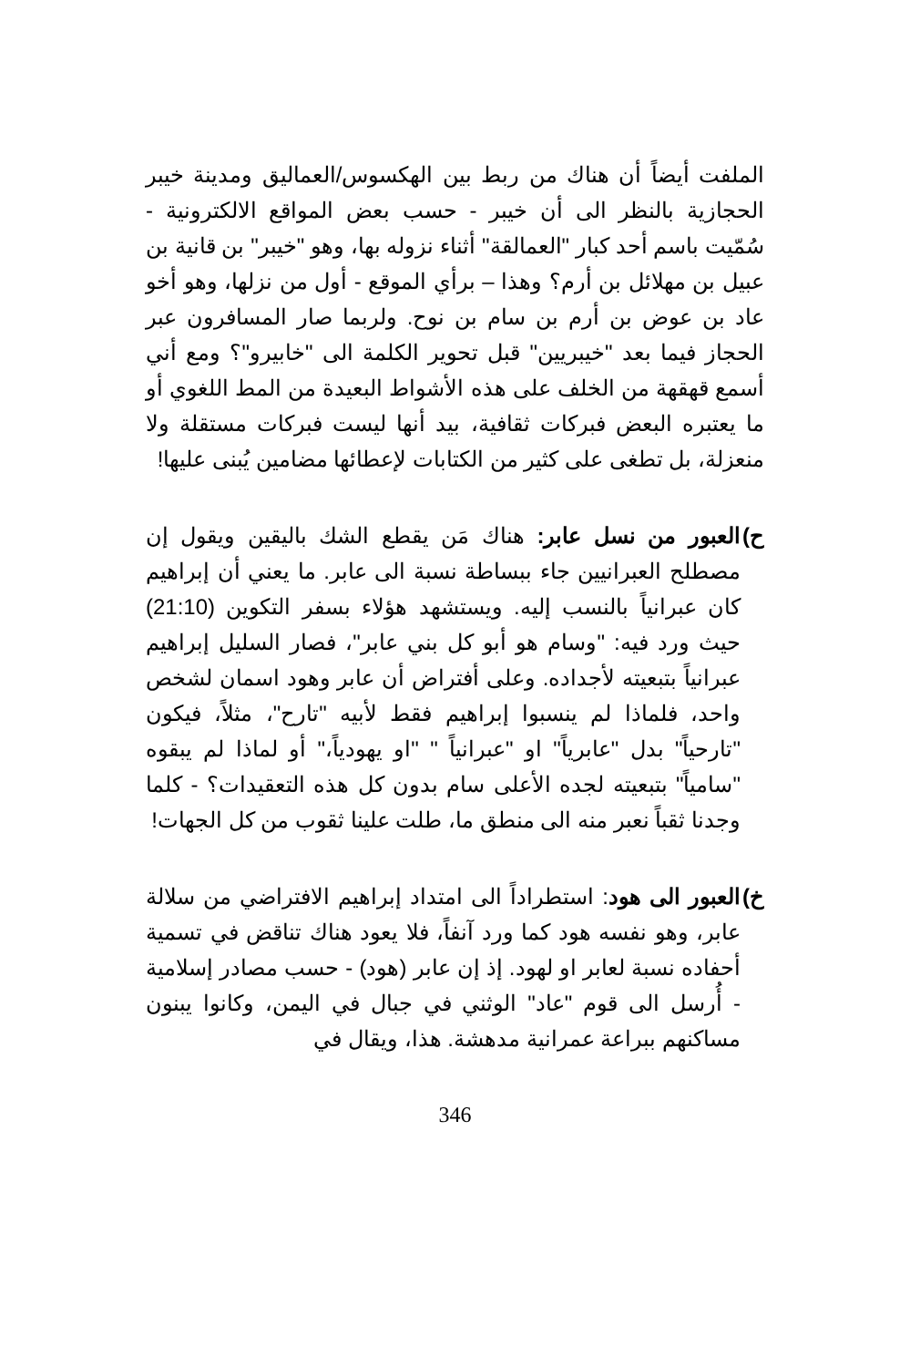الملفت أيضاً أن هناك من ربط بين الهكسوس/العماليق ومدينة خيبر الحجازية بالنظر الى أن خيبر - حسب بعض المواقع الالكترونية - سُمّيت باسم أحد كبار "العمالقة" أثناء نزوله بها، وهو "خيبر" بن قانية بن عبيل بن مهلائل بن أرم؟ وهذا – برأي الموقع - أول من نزلها، وهو أخو عاد بن عوض بن أرم بن سام بن نوح. ولربما صار المسافرون عبر الحجاز فيما بعد "خيبريين" قبل تحوير الكلمة الى "خابيرو"؟ ومع أني أسمع قهقهة من الخلف على هذه الأشواط البعيدة من المط اللغوي أو ما يعتبره البعض فبركات ثقافية، بيد أنها ليست فبركات مستقلة ولا منعزلة، بل تطغى على كثير من الكتابات لإعطائها مضامين يُبنى عليها!
ح)
العبور من نسل عابر: هناك مَن يقطع الشك باليقين ويقول إن مصطلح العبرانيين جاء ببساطة نسبة الى عابر. ما يعني أن إبراهيم كان عبرانياً بالنسب إليه. ويستشهد هؤلاء بسفر التكوين (21:10) حيث ورد فيه: "وسام هو أبو كل بني عابر"، فصار السليل إبراهيم عبرانياً بتبعيته لأجداده. وعلى أفتراض أن عابر وهود اسمان لشخص واحد، فلماذا لم ينسبوا إبراهيم فقط لأبيه "تارح"، مثلاً، فيكون "تارحياً" بدل "عابرياً" او "عبرانياً " "او يهودياً،" أو لماذا لم يبقوه "سامياً" بتبعيته لجده الأعلى سام بدون كل هذه التعقيدات؟ - كلما وجدنا ثقباً نعبر منه الى منطق ما، طلت علينا ثقوب من كل الجهات!
خ)
العبور الى هود: استطراداً الى امتداد إبراهيم الافتراضي من سلالة عابر، وهو نفسه هود كما ورد آنفاً، فلا يعود هناك تناقض في تسمية أحفاده نسبة لعابر او لهود. إذ إن عابر (هود) - حسب مصادر إسلامية - أُرسل الى قوم "عاد" الوثني في جبال في اليمن، وكانوا يبنون مساكنهم ببراعة عمرانية مدهشة. هذا، ويقال في
346